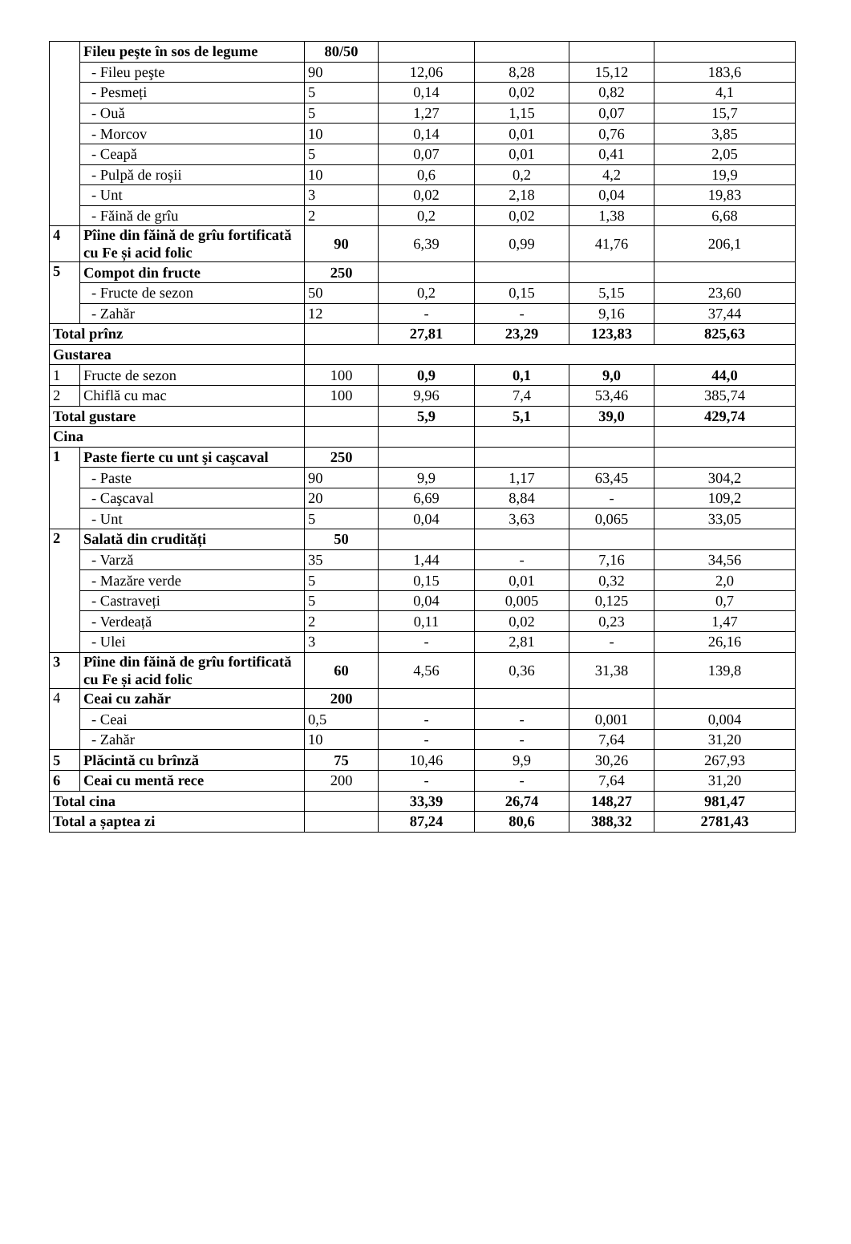| | Fileu peşte în sos de legume | 80/50 | | | | |
| | - Fileu peşte | 90 | 12,06 | 8,28 | 15,12 | 183,6 |
| | - Pesmeți | 5 | 0,14 | 0,02 | 0,82 | 4,1 |
| | - Ouă | 5 | 1,27 | 1,15 | 0,07 | 15,7 |
| | - Morcov | 10 | 0,14 | 0,01 | 0,76 | 3,85 |
| | - Ceapă | 5 | 0,07 | 0,01 | 0,41 | 2,05 |
| | - Pulpă de roșii | 10 | 0,6 | 0,2 | 4,2 | 19,9 |
| | - Unt | 3 | 0,02 | 2,18 | 0,04 | 19,83 |
| | - Făină de grîu | 2 | 0,2 | 0,02 | 1,38 | 6,68 |
| 4 | Pîine din făină de grîu fortificată cu Fe și acid folic | 90 | 6,39 | 0,99 | 41,76 | 206,1 |
| 5 | Compot din fructe | 250 | | | | |
| | - Fructe de sezon | 50 | 0,2 | 0,15 | 5,15 | 23,60 |
| | - Zahăr | 12 | - | - | 9,16 | 37,44 |
| Total prînz | | | 27,81 | 23,29 | 123,83 | 825,63 |
| Gustarea | | | | | | |
| 1 | Fructe de sezon | 100 | 0,9 | 0,1 | 9,0 | 44,0 |
| 2 | Chiflă cu mac | 100 | 9,96 | 7,4 | 53,46 | 385,74 |
| Total gustare | | | 5,9 | 5,1 | 39,0 | 429,74 |
| Cina | | | | | | |
| 1 | Paste fierte cu unt şi caşcaval | 250 | | | | |
| | - Paste | 90 | 9,9 | 1,17 | 63,45 | 304,2 |
| | - Caşcaval | 20 | 6,69 | 8,84 | - | 109,2 |
| | - Unt | 5 | 0,04 | 3,63 | 0,065 | 33,05 |
| 2 | Salată din crudități | 50 | | | | |
| | - Varză | 35 | 1,44 | - | 7,16 | 34,56 |
| | - Mazăre verde | 5 | 0,15 | 0,01 | 0,32 | 2,0 |
| | - Castraveți | 5 | 0,04 | 0,005 | 0,125 | 0,7 |
| | - Verdeață | 2 | 0,11 | 0,02 | 0,23 | 1,47 |
| | - Ulei | 3 | - | 2,81 | - | 26,16 |
| 3 | Pîine din făină de grîu fortificată cu Fe și acid folic | 60 | 4,56 | 0,36 | 31,38 | 139,8 |
| 4 | Ceai cu zahăr | 200 | | | | |
| | - Ceai | 0,5 | - | - | 0,001 | 0,004 |
| | - Zahăr | 10 | - | - | 7,64 | 31,20 |
| 5 | Plăcintă cu brînză | 75 | 10,46 | 9,9 | 30,26 | 267,93 |
| 6 | Ceai cu mentă rece | 200 | - | - | 7,64 | 31,20 |
| Total cina | | | 33,39 | 26,74 | 148,27 | 981,47 |
| Total a șaptea zi | | | 87,24 | 80,6 | 388,32 | 2781,43 |